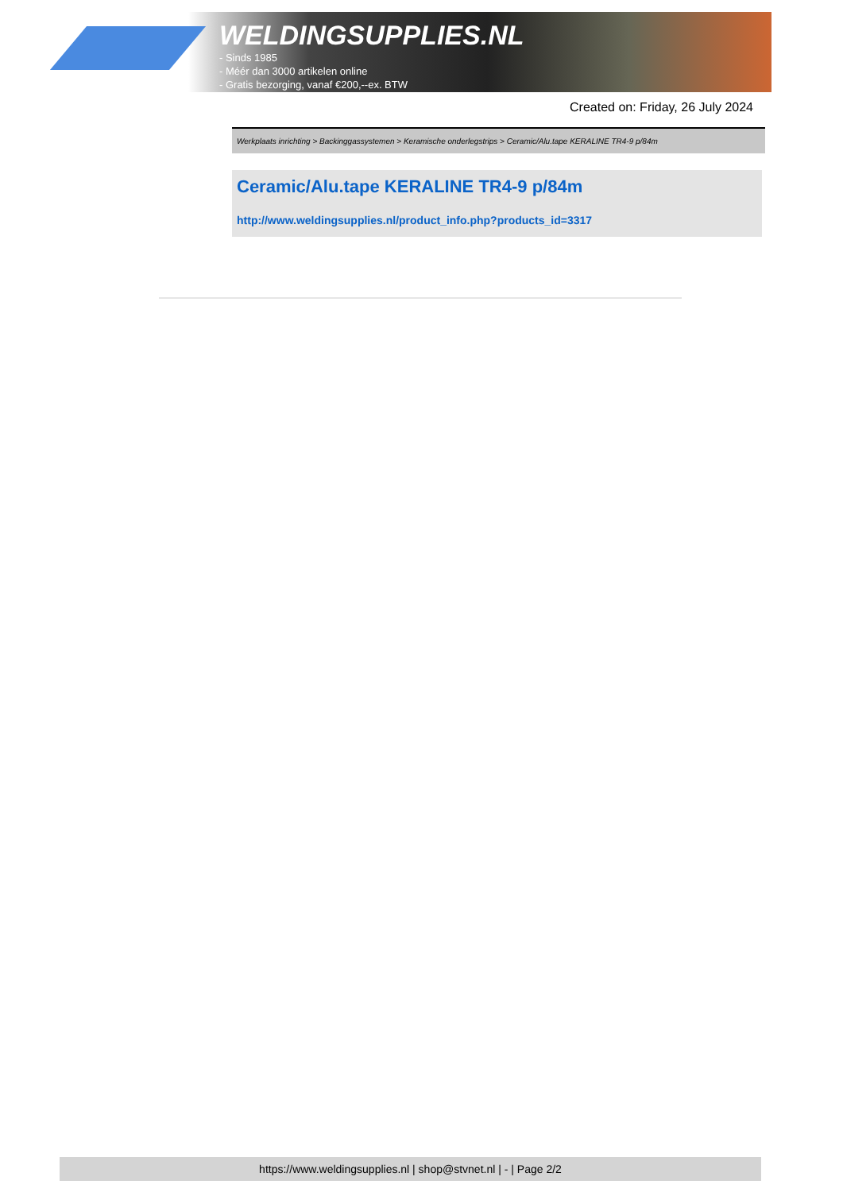WELDINGSUPPLIES.NL
- Sinds 1985
- Méér dan 3000 artikelen online
- Gratis bezorging, vanaf €200,--ex. BTW
Created on: Friday, 26 July 2024
Werkplaats inrichting > Backinggassystemen > Keramische onderlegstrips > Ceramic/Alu.tape KERALINE TR4-9 p/84m
Ceramic/Alu.tape KERALINE TR4-9 p/84m
http://www.weldingsupplies.nl/product_info.php?products_id=3317
https://www.weldingsupplies.nl | shop@stvnet.nl | - | Page 2/2